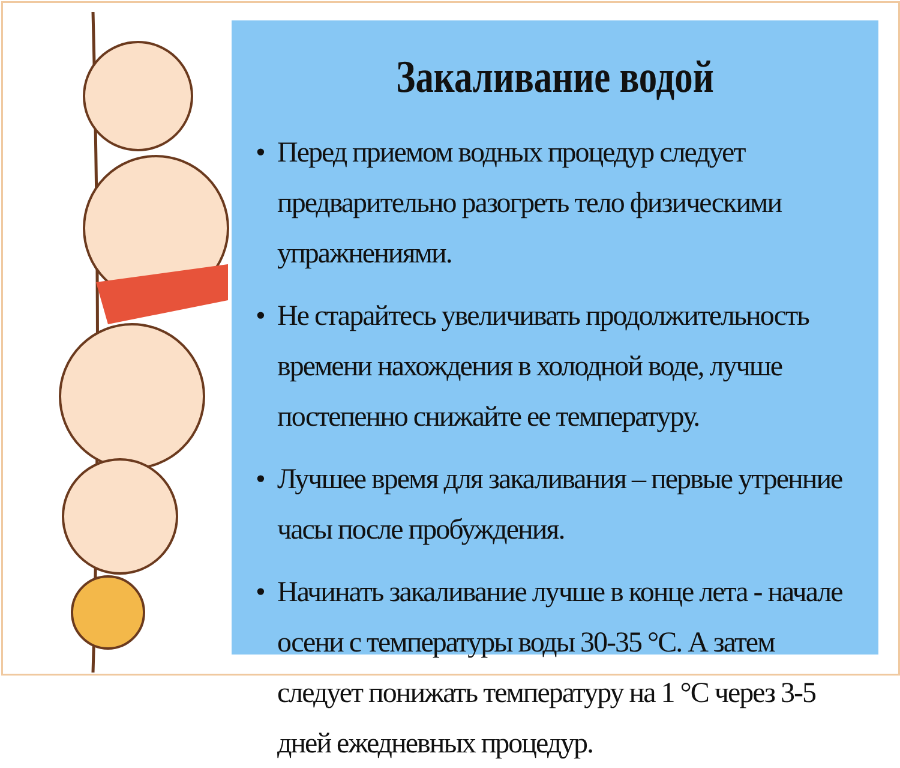Закаливание водой
• Перед приемом водных процедур следует предварительно разогреть тело физическими упражнениями.
• Не старайтесь увеличивать продолжительность времени нахождения в холодной воде, лучше постепенно снижайте ее температуру.
• Лучшее время для закаливания – первые утренние часы после пробуждения.
• Начинать закаливание лучше в конце лета - начале осени с температуры воды 30-35 °С. А затем следует понижать температуру на 1 °С через 3-5 дней ежедневных процедур.